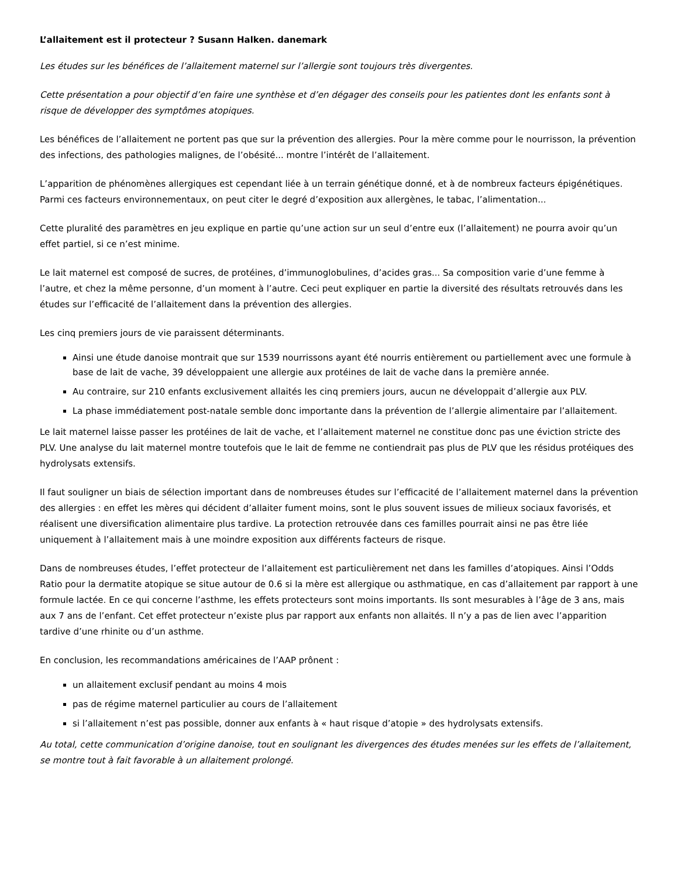L’allaitement est il protecteur ? Susann Halken. danemark
Les études sur les bénéfices de l’allaitement maternel sur l’allergie sont toujours très divergentes.
Cette présentation a pour objectif d’en faire une synthèse et d’en dégager des conseils pour les patientes dont les enfants sont à risque de développer des symptômes atopiques.
Les bénéfices de l’allaitement ne portent pas que sur la prévention des allergies. Pour la mère comme pour le nourrisson, la prévention des infections, des pathologies malignes, de l’obésité... montre l’intérêt de l’allaitement.
L’apparition de phénomènes allergiques est cependant liée à un terrain génétique donné, et à de nombreux facteurs épigénétiques. Parmi ces facteurs environnementaux, on peut citer le degré d’exposition aux allergènes, le tabac, l’alimentation...
Cette pluralité des paramètres en jeu explique en partie qu’une action sur un seul d’entre eux (l’allaitement) ne pourra avoir qu’un effet partiel, si ce n’est minime.
Le lait maternel est composé de sucres, de protéines, d’immunoglobulines, d’acides gras... Sa composition varie d’une femme à l’autre, et chez la même personne, d’un moment à l’autre. Ceci peut expliquer en partie la diversité des résultats retrouvés dans les études sur l’efficacité de l’allaitement dans la prévention des allergies.
Les cinq premiers jours de vie paraissent déterminants.
Ainsi une étude danoise montrait que sur 1539 nourrissons ayant été nourris entièrement ou partiellement avec une formule à base de lait de vache, 39 développaient une allergie aux protéines de lait de vache dans la première année.
Au contraire, sur 210 enfants exclusivement allaités les cinq premiers jours, aucun ne développait d’allergie aux PLV.
La phase immédiatement post-natale semble donc importante dans la prévention de l’allergie alimentaire par l’allaitement.
Le lait maternel laisse passer les protéines de lait de vache, et l’allaitement maternel ne constitue donc pas une éviction stricte des PLV. Une analyse du lait maternel montre toutefois que le lait de femme ne contiendrait pas plus de PLV que les résidus protéiques des hydrolysats extensifs.
Il faut souligner un biais de sélection important dans de nombreuses études sur l’efficacité de l’allaitement maternel dans la prévention des allergies : en effet les mères qui décident d’allaiter fument moins, sont le plus souvent issues de milieux sociaux favorisés, et réalisent une diversification alimentaire plus tardive. La protection retrouvée dans ces familles pourrait ainsi ne pas être liée uniquement à l’allaitement mais à une moindre exposition aux différents facteurs de risque.
Dans de nombreuses études, l’effet protecteur de l’allaitement est particulièrement net dans les familles d’atopiques. Ainsi l’Odds Ratio pour la dermatite atopique se situe autour de 0.6 si la mère est allergique ou asthmatique, en cas d’allaitement par rapport à une formule lactée. En ce qui concerne l’asthme, les effets protecteurs sont moins importants. Ils sont mesurables à l’âge de 3 ans, mais aux 7 ans de l’enfant. Cet effet protecteur n’existe plus par rapport aux enfants non allaités. Il n’y a pas de lien avec l’apparition tardive d’une rhinite ou d’un asthme.
En conclusion, les recommandations américaines de l’AAP prônent :
un allaitement exclusif pendant au moins 4 mois
pas de régime maternel particulier au cours de l’allaitement
si l’allaitement n’est pas possible, donner aux enfants à « haut risque d’atopie » des hydrolysats extensifs.
Au total, cette communication d’origine danoise, tout en soulignant les divergences des études menées sur les effets de l’allaitement, se montre tout à fait favorable à un allaitement prolongé.